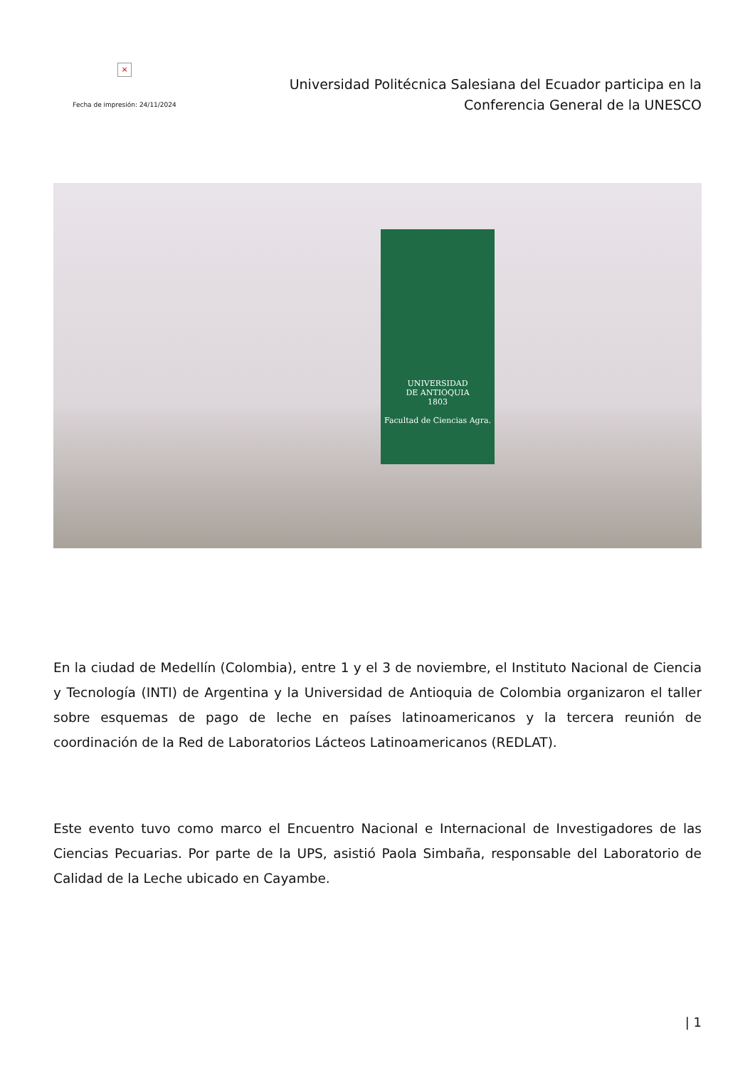×
Fecha de impresión: 24/11/2024
Universidad Politécnica Salesiana del Ecuador participa en la
Conferencia General de la UNESCO
UNIVERSIDAD
DE ANTIOQUIA
1803
Facultad de Ciencias Agra.
En la ciudad de Medellín (Colombia), entre 1 y el 3 de noviembre, el Instituto Nacional de Ciencia y Tecnología (INTI) de Argentina y la Universidad de Antioquia de Colombia organizaron el taller sobre esquemas de pago de leche en países latinoamericanos y la tercera reunión de coordinación de la Red de Laboratorios Lácteos Latinoamericanos (REDLAT).
Este evento tuvo como marco el Encuentro Nacional e Internacional de Investigadores de las Ciencias Pecuarias. Por parte de la UPS, asistió Paola Simbaña, responsable del Laboratorio de Calidad de la Leche ubicado en Cayambe.
| 1